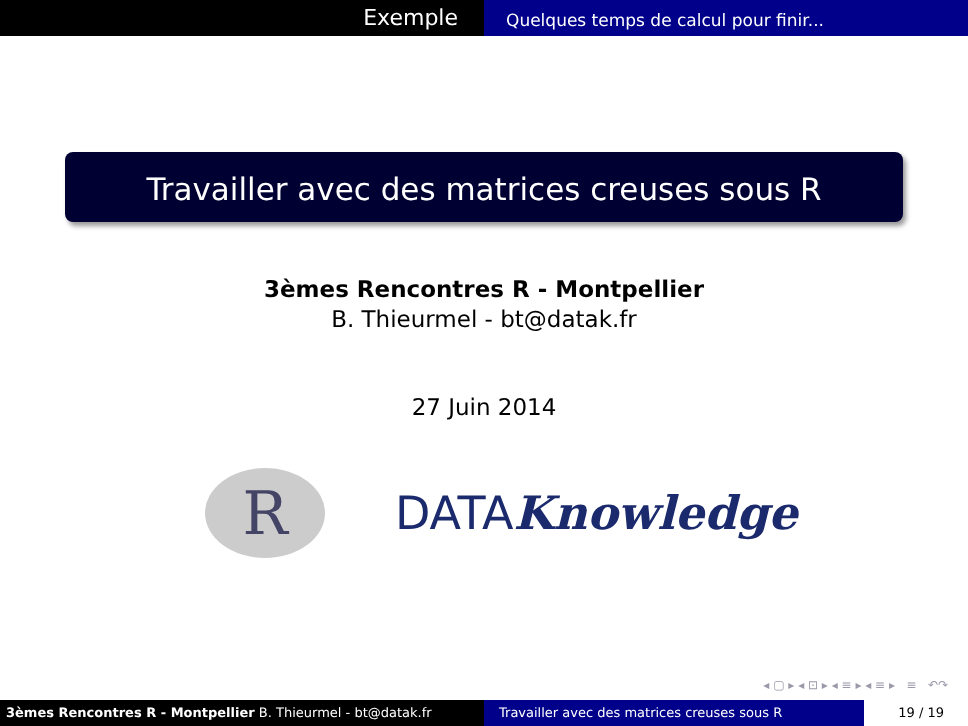Exemple
Quelques temps de calcul pour finir...
Travailler avec des matrices creuses sous R
3èmes Rencontres R - Montpellier
B. Thieurmel - bt@datak.fr
27 Juin 2014
R
DATAKnowledge
◂ ▢ ▸ ◂ ⊡ ▸ ◂ ≡ ▸ ◂ ≡ ▸ ≡ ↶↷
3èmes Rencontres R - Montpellier B. Thieurmel - bt@datak.fr Travailler avec des matrices creuses sous R 19 / 19